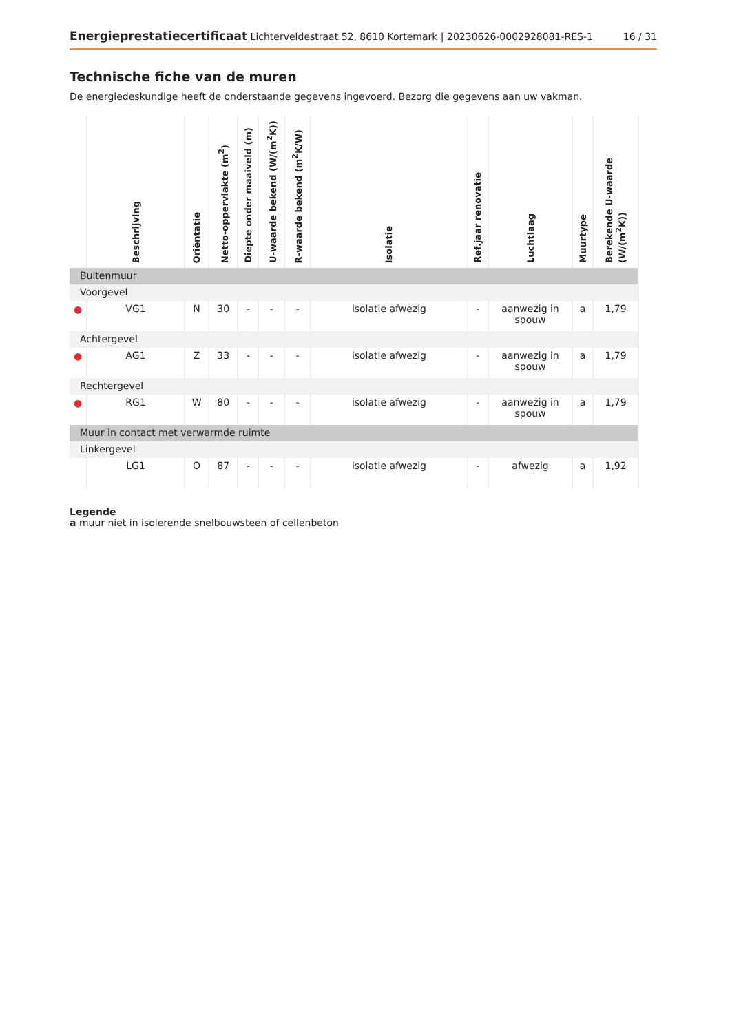Energieprestatiecertificaat Lichterveldestraat 52, 8610 Kortemark | 20230626-0002928081-RES-1
16 / 31
Technische fiche van de muren
De energiedeskundige heeft de onderstaande gegevens ingevoerd. Bezorg die gegevens aan uw vakman.
| | Beschrijving | Oriëntatie | Netto-oppervlakte (m<sup>2</sup>) | Diepte onder maaiveld (m) | U-waarde bekend (W/(m<sup>2</sup>K)) | R-waarde bekend (m<sup>2</sup>K/W) | Isolatie | Ref.jaar renovatie | Luchtlaag | Muurtype | Berekende U-waarde (W/(m<sup>2</sup>K)) |
| --- | --- | --- | --- | --- | --- | --- | --- | --- | --- | --- | --- |
| Buitenmuur | | | | | | | | | | | |
| Voorgevel | | | | | | | | | | | |
| ● | VG1 | N | 30 | - | - | - | isolatie afwezig | - | aanwezig in spouw | a | 1,79 |
| Achtergevel | | | | | | | | | | | |
| ● | AG1 | Z | 33 | - | - | - | isolatie afwezig | - | aanwezig in spouw | a | 1,79 |
| Rechtergevel | | | | | | | | | | | |
| ● | RG1 | W | 80 | - | - | - | isolatie afwezig | - | aanwezig in spouw | a | 1,79 |
| Muur in contact met verwarmde ruimte | | | | | | | | | | | |
| Linkergevel | | | | | | | | | | | |
| | LG1 | O | 87 | - | - | - | isolatie afwezig | - | afwezig | a | 1,92 |
Legende
a muur niet in isolerende snelbouwsteen of cellenbeton